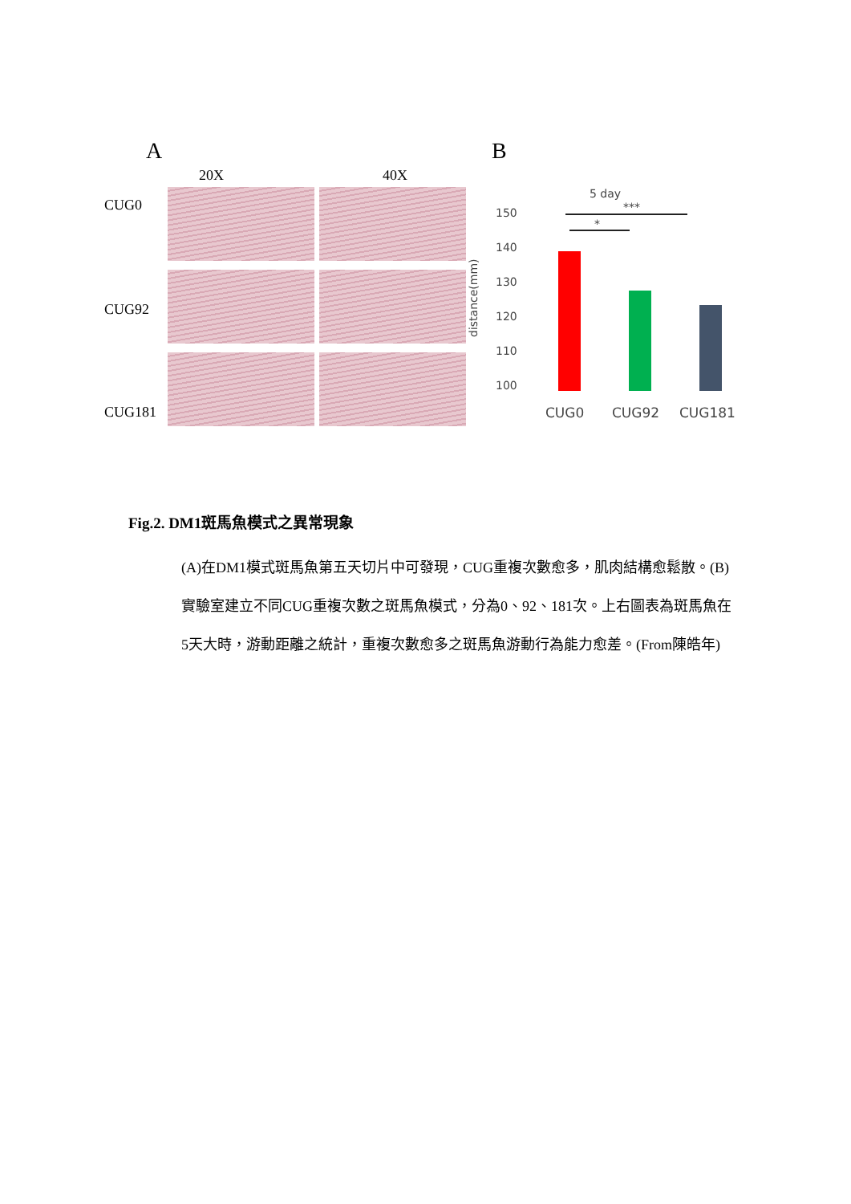A B
20X 40X
CUG0
CUG92
CUG181
5 day
150
140
130
120
110
100
distance(mm)
***
*
CUG0
CUG92
CUG181
Fig.2. DM1斑馬魚模式之異常現象
(A)在DM1模式斑馬魚第五天切片中可發現，CUG重複次數愈多，肌肉結構愈鬆散。(B)實驗室建立不同CUG重複次數之斑馬魚模式，分為0、92、181次。上右圖表為斑馬魚在5天大時，游動距離之統計，重複次數愈多之斑馬魚游動行為能力愈差。(From陳皓年)